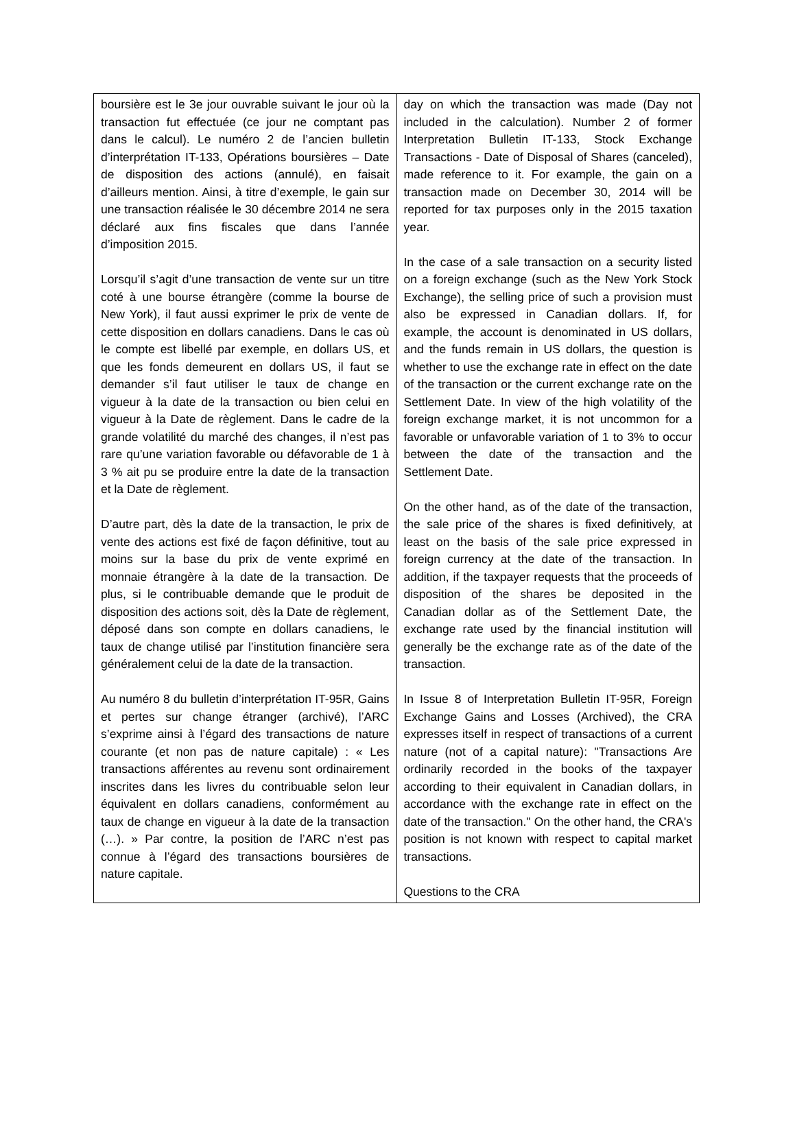| boursière est le 3e jour ouvrable suivant le jour où la transaction fut effectuée (ce jour ne comptant pas dans le calcul). Le numéro 2 de l’ancien bulletin d’interprétation IT-133, Opérations boursières – Date de disposition des actions (annulé), en faisait d’ailleurs mention. Ainsi, à titre d’exemple, le gain sur une transaction réalisée le 30 décembre 2014 ne sera déclaré aux fins fiscales que dans l’année d’imposition 2015. Lorsqu’il s’agit d’une transaction de vente sur un titre coté à une bourse étrangère (comme la bourse de New York), il faut aussi exprimer le prix de vente de cette disposition en dollars canadiens. Dans le cas où le compte est libellé par exemple, en dollars US, et que les fonds demeurent en dollars US, il faut se demander s’il faut utiliser le taux de change en vigueur à la date de la transaction ou bien celui en vigueur à la Date de règlement. Dans le cadre de la grande volatilité du marché des changes, il n’est pas rare qu’une variation favorable ou défavorable de 1 à 3 % ait pu se produire entre la date de la transaction et la Date de règlement. D’autre part, dès la date de la transaction, le prix de vente des actions est fixé de façon définitive, tout au moins sur la base du prix de vente exprimé en monnaie étrangère à la date de la transaction. De plus, si le contribuable demande que le produit de disposition des actions soit, dès la Date de règlement, déposé dans son compte en dollars canadiens, le taux de change utilisé par l’institution financière sera généralement celui de la date de la transaction. Au numéro 8 du bulletin d’interprétation IT-95R, Gains et pertes sur change étranger (archivé), l’ARC s’exprime ainsi à l’égard des transactions de nature courante (et non pas de nature capitale) : « Les transactions afférentes au revenu sont ordinairement inscrites dans les livres du contribuable selon leur équivalent en dollars canadiens, conformément au taux de change en vigueur à la date de la transaction (…). » Par contre, la position de l’ARC n’est pas connue à l’égard des transactions boursières de nature capitale. | day on which the transaction was made (Day not included in the calculation). Number 2 of former Interpretation Bulletin IT-133, Stock Exchange Transactions - Date of Disposal of Shares (canceled), made reference to it. For example, the gain on a transaction made on December 30, 2014 will be reported for tax purposes only in the 2015 taxation year. In the case of a sale transaction on a security listed on a foreign exchange (such as the New York Stock Exchange), the selling price of such a provision must also be expressed in Canadian dollars. If, for example, the account is denominated in US dollars, and the funds remain in US dollars, the question is whether to use the exchange rate in effect on the date of the transaction or the current exchange rate on the Settlement Date. In view of the high volatility of the foreign exchange market, it is not uncommon for a favorable or unfavorable variation of 1 to 3% to occur between the date of the transaction and the Settlement Date. On the other hand, as of the date of the transaction, the sale price of the shares is fixed definitively, at least on the basis of the sale price expressed in foreign currency at the date of the transaction. In addition, if the taxpayer requests that the proceeds of disposition of the shares be deposited in the Canadian dollar as of the Settlement Date, the exchange rate used by the financial institution will generally be the exchange rate as of the date of the transaction. In Issue 8 of Interpretation Bulletin IT-95R, Foreign Exchange Gains and Losses (Archived), the CRA expresses itself in respect of transactions of a current nature (not of a capital nature): "Transactions Are ordinarily recorded in the books of the taxpayer according to their equivalent in Canadian dollars, in accordance with the exchange rate in effect on the date of the transaction." On the other hand, the CRA's position is not known with respect to capital market transactions. Questions to the CRA |